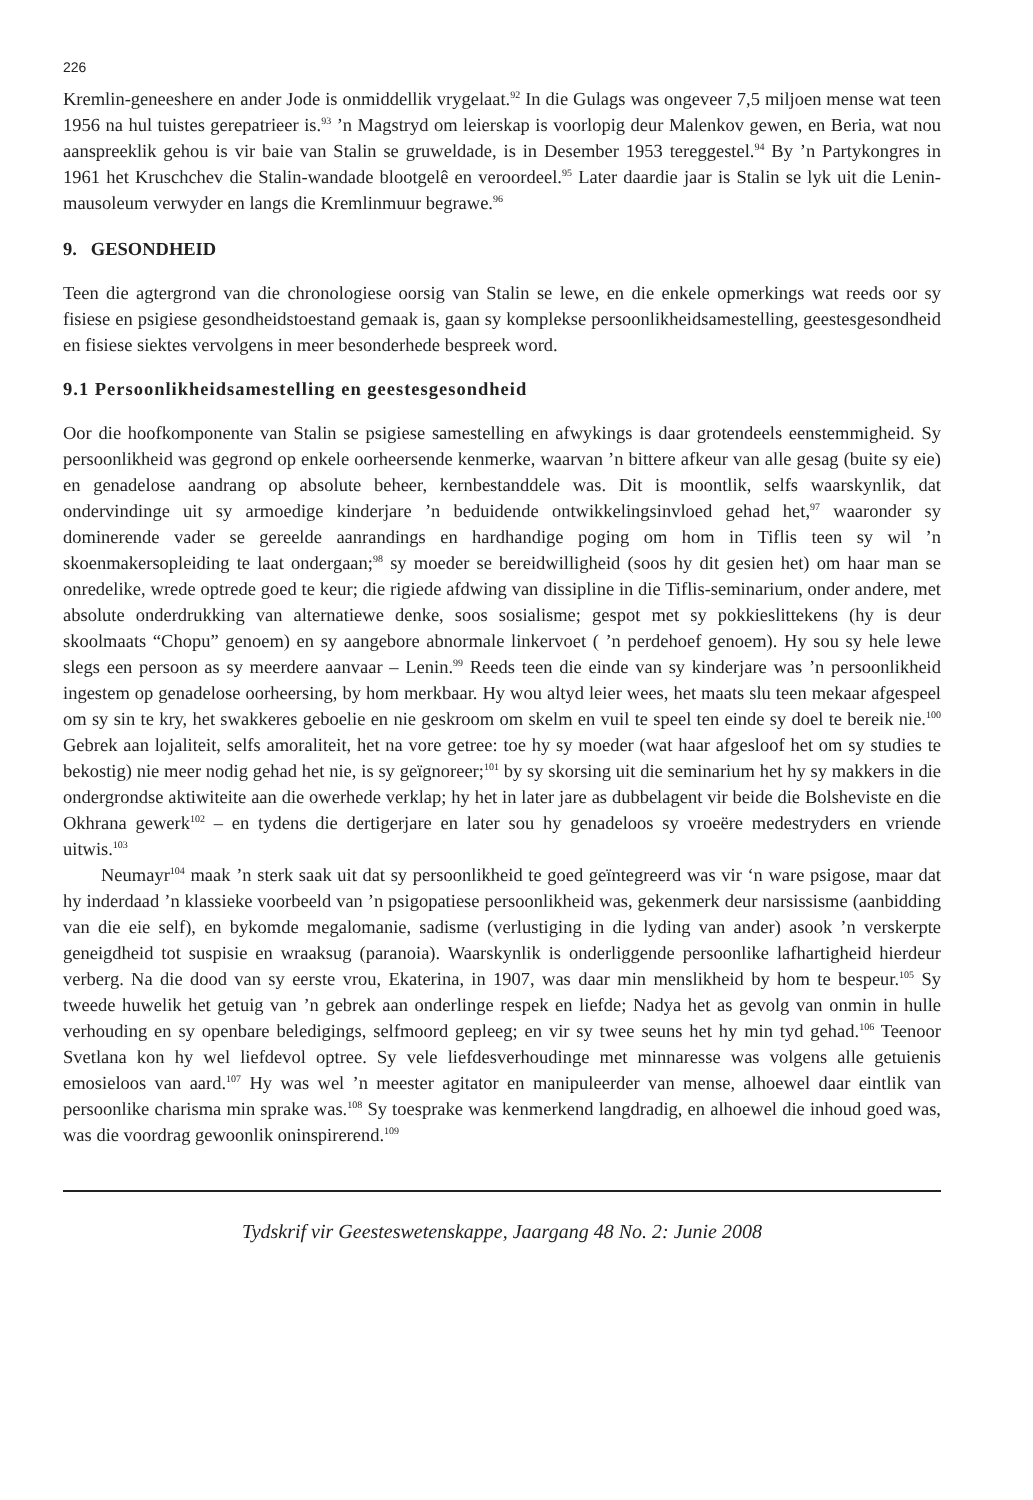226
Kremlin-geneeshere en ander Jode is onmiddellik vrygelaat.<sup>92</sup> In die Gulags was ongeveer 7,5 miljoen mense wat teen 1956 na hul tuistes gerepatrieer is.<sup>93</sup> ’n Magstryd om leierskap is voorlopig deur Malenkov gewen, en Beria, wat nou aanspreeklik gehou is vir baie van Stalin se gruweldade, is in Desember 1953 tereggestel.<sup>94</sup> By ’n Partykongres in 1961 het Kruschchev die Stalin-wandade blootgelê en veroordeel.<sup>95</sup> Later daardie jaar is Stalin se lyk uit die Lenin-mausoleum verwyder en langs die Kremlinmuur begrawe.<sup>96</sup>
9. GESONDHEID
Teen die agtergrond van die chronologiese oorsig van Stalin se lewe, en die enkele opmerkings wat reeds oor sy fisiese en psigiese gesondheidstoestand gemaak is, gaan sy komplekse persoonlikheidsamestelling, geestesgesondheid en fisiese siektes vervolgens in meer besonderhede bespreek word.
9.1 Persoonlikheidsamestelling en geestesgesondheid
Oor die hoofkomponente van Stalin se psigiese samestelling en afwykings is daar grotendeels eenstemmigheid. Sy persoonlikheid was gegrond op enkele oorheersende kenmerke, waarvan ’n bittere afkeur van alle gesag (buite sy eie) en genadelose aandrang op absolute beheer, kernbestanddele was. Dit is moontlik, selfs waarskynlik, dat ondervindinge uit sy armoedige kinderjare ’n beduidende ontwikkelingsinvloed gehad het,<sup>97</sup> waaronder sy dominerende vader se gereelde aanrandings en hardhandige poging om hom in Tiflis teen sy wil ’n skoenmakersopleiding te laat ondergaan;<sup>98</sup> sy moeder se bereidwilligheid (soos hy dit gesien het) om haar man se onredelike, wrede optrede goed te keur; die rigiede afdwing van dissipline in die Tiflis-seminarium, onder andere, met absolute onderdrukking van alternatiewe denke, soos sosialisme; gespot met sy pokkieslittekens (hy is deur skoolmaats “Chopu” genoem) en sy aangebore abnormale linkervoet ( ’n perdehoef genoem). Hy sou sy hele lewe slegs een persoon as sy meerdere aanvaar – Lenin.<sup>99</sup> Reeds teen die einde van sy kinderjare was ’n persoonlikheid ingestem op genadelose oorheersing, by hom merkbaar. Hy wou altyd leier wees, het maats slu teen mekaar afgespeel om sy sin te kry, het swakkeres geboelie en nie geskroom om skelm en vuil te speel ten einde sy doel te bereik nie.<sup>100</sup> Gebrek aan lojaliteit, selfs amoraliteit, het na vore getree: toe hy sy moeder (wat haar afgesloof het om sy studies te bekostig) nie meer nodig gehad het nie, is sy geïgnoreer;<sup>101</sup> by sy skorsing uit die seminarium het hy sy makkers in die ondergrondse aktiwiteite aan die owerhede verklap; hy het in later jare as dubbelagent vir beide die Bolsheviste en die Okhrana gewerk<sup>102</sup> – en tydens die dertigerjare en later sou hy genadeloos sy vroeëre medestryders en vriende uitwis.<sup>103</sup>
Neumayr<sup>104</sup> maak ’n sterk saak uit dat sy persoonlikheid te goed geïntegreerd was vir ‘n ware psigose, maar dat hy inderdaad ’n klassieke voorbeeld van ’n psigopatiese persoonlikheid was, gekenmerk deur narsissisme (aanbidding van die eie self), en bykomde megalomanie, sadisme (verlustiging in die lyding van ander) asook ’n verskerpte geneigdheid tot suspisie en wraaksug (paranoia). Waarskynlik is onderliggende persoonlike lafhartigheid hierdeur verberg. Na die dood van sy eerste vrou, Ekaterina, in 1907, was daar min menslikheid by hom te bespeur.<sup>105</sup> Sy tweede huwelik het getuig van ’n gebrek aan onderlinge respek en liefde; Nadya het as gevolg van onmin in hulle verhouding en sy openbare beledigings, selfmoord gepleeg; en vir sy twee seuns het hy min tyd gehad.<sup>106</sup> Teenoor Svetlana kon hy wel liefdevol optree. Sy vele liefdesverhoudinge met minnaresse was volgens alle getuienis emosieloos van aard.<sup>107</sup> Hy was wel ’n meester agitator en manipuleerder van mense, alhoewel daar eintlik van persoonlike charisma min sprake was.<sup>108</sup> Sy toesprake was kenmerkend langdradig, en alhoewel die inhoud goed was, was die voordrag gewoonlik oninspirerend.<sup>109</sup>
Tydskrif vir Geesteswetenskappe, Jaargang 48 No. 2: Junie 2008